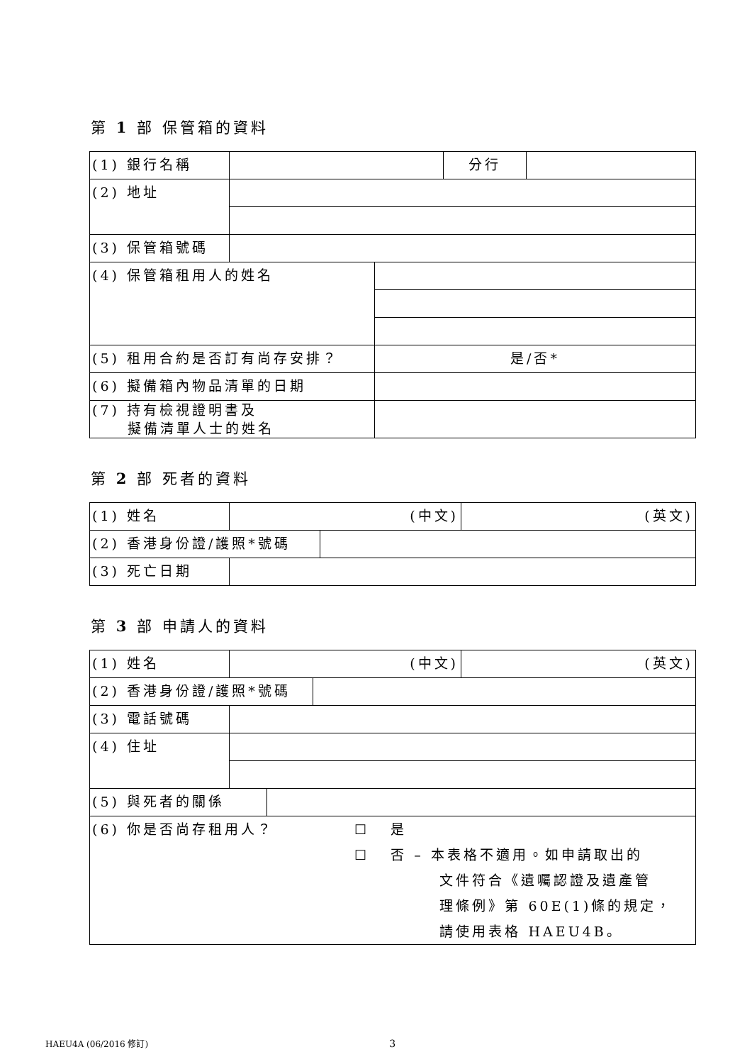第 1 部 保管箱的資料
| (1) 銀行名稱 | | 分行 | |
| (2) 地址 | | | |
| (3) 保管箱號碼 | | | |
| (4) 保管箱租用人的姓名 | |
| (5) 租用合約是否訂有尚存安排？ | 是/否* |
| (6) 擬備箱內物品清單的日期 | |
| (7) 持有檢視證明書及 擬備清單人士的姓名 | |
第 2 部 死者的資料
| (1) 姓名 | (中文) | (英文) |
| (2) 香港身份證/護照*號碼 | |
| (3) 死亡日期 | |
第 3 部 申請人的資料
| (1) 姓名 | (中文) | (英文) |
| (2) 香港身份證/護照*號碼 | |
| (3) 電話號碼 | |
| (4) 住址 | |
| (5) 與死者的關係 | |
| (6) 你是否尚存租用人？ ☐ 是 ☐ 否 – 本表格不適用。如申請取出的 文件符合《遺囑認證及遺產管 理條例》第 60E(1)條的規定， 請使用表格 HAEU4B。 |
HAEU4A (06/2016 修訂) 3